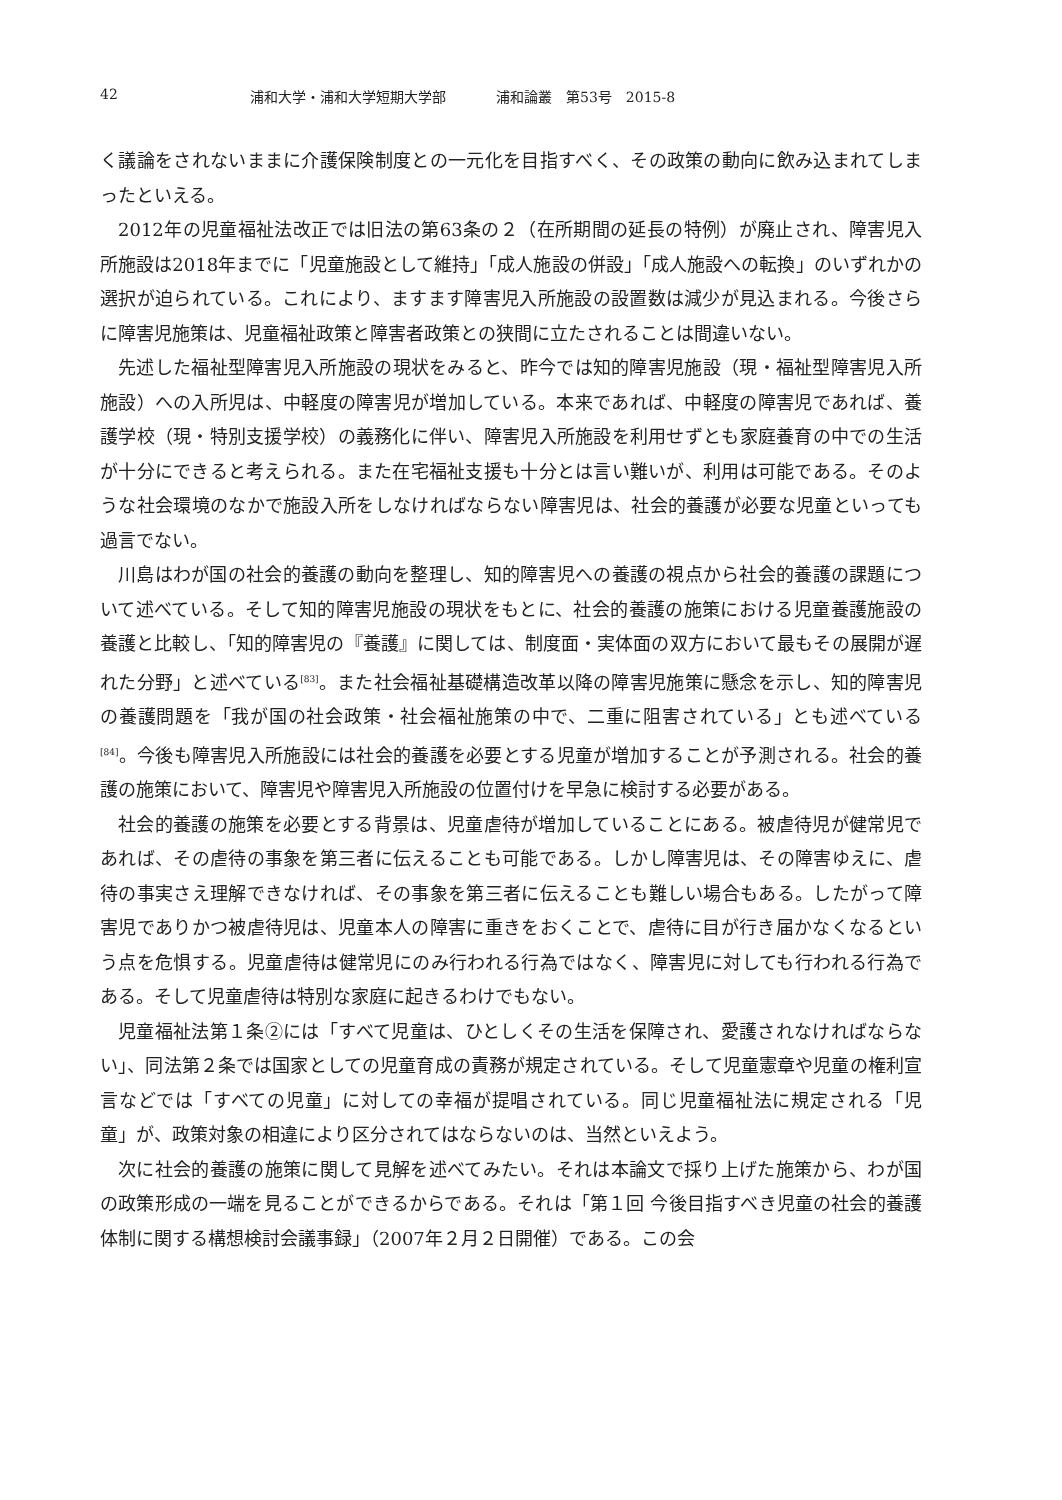42 浦和大学・浦和大学短期大学部 浦和論叢　第53号　2015-8
く議論をされないままに介護保険制度との一元化を目指すべく、その政策の動向に飲み込まれてしまったといえる。
2012年の児童福祉法改正では旧法の第63条の２（在所期間の延長の特例）が廃止され、障害児入所施設は2018年までに「児童施設として維持」「成人施設の併設」「成人施設への転換」のいずれかの選択が迫られている。これにより、ますます障害児入所施設の設置数は減少が見込まれる。今後さらに障害児施策は、児童福祉政策と障害者政策との狭間に立たされることは間違いない。
先述した福祉型障害児入所施設の現状をみると、昨今では知的障害児施設（現・福祉型障害児入所施設）への入所児は、中軽度の障害児が増加している。本来であれば、中軽度の障害児であれば、養護学校（現・特別支援学校）の義務化に伴い、障害児入所施設を利用せずとも家庭養育の中での生活が十分にできると考えられる。また在宅福祉支援も十分とは言い難いが、利用は可能である。そのような社会環境のなかで施設入所をしなければならない障害児は、社会的養護が必要な児童といっても過言でない。
川島はわが国の社会的養護の動向を整理し、知的障害児への養護の視点から社会的養護の課題について述べている。そして知的障害児施設の現状をもとに、社会的養護の施策における児童養護施設の養護と比較し、「知的障害児の『養護』に関しては、制度面・実体面の双方において最もその展開が遅れた分野」と述べている<sup>[83]</sup>。また社会福祉基礎構造改革以降の障害児施策に懸念を示し、知的障害児の養護問題を「我が国の社会政策・社会福祉施策の中で、二重に阻害されている」とも述べている<sup>[84]</sup>。今後も障害児入所施設には社会的養護を必要とする児童が増加することが予測される。社会的養護の施策において、障害児や障害児入所施設の位置付けを早急に検討する必要がある。
社会的養護の施策を必要とする背景は、児童虐待が増加していることにある。被虐待児が健常児であれば、その虐待の事象を第三者に伝えることも可能である。しかし障害児は、その障害ゆえに、虐待の事実さえ理解できなければ、その事象を第三者に伝えることも難しい場合もある。したがって障害児でありかつ被虐待児は、児童本人の障害に重きをおくことで、虐待に目が行き届かなくなるという点を危惧する。児童虐待は健常児にのみ行われる行為ではなく、障害児に対しても行われる行為である。そして児童虐待は特別な家庭に起きるわけでもない。
児童福祉法第１条②には「すべて児童は、ひとしくその生活を保障され、愛護されなければならない」、同法第２条では国家としての児童育成の責務が規定されている。そして児童憲章や児童の権利宣言などでは「すべての児童」に対しての幸福が提唱されている。同じ児童福祉法に規定される「児童」が、政策対象の相違により区分されてはならないのは、当然といえよう。
次に社会的養護の施策に関して見解を述べてみたい。それは本論文で採り上げた施策から、わが国の政策形成の一端を見ることができるからである。それは「第１回 今後目指すべき児童の社会的養護体制に関する構想検討会議事録」（2007年２月２日開催）である。この会